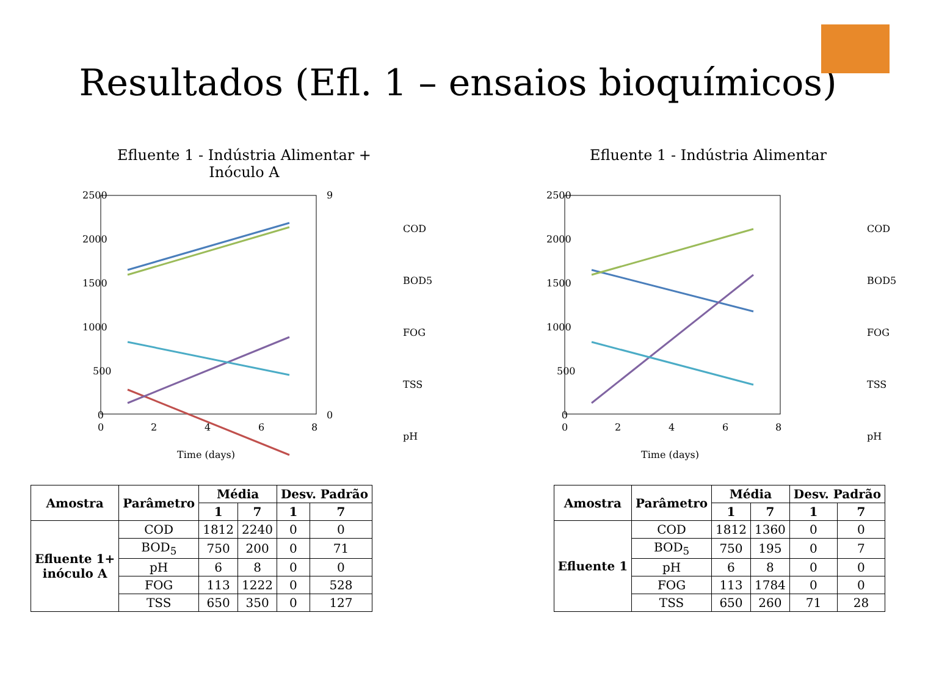Resultados (Efl. 1 – ensaios bioquímicos)
Efluente 1 - Indústria Alimentar +
Inóculo A
2500
2000
1500
1000
500
0
0
2
4
6
8
Time (days)
9
0
COD
BOD5
FOG
TSS
pH
Efluente 1 - Indústria Alimentar
2500
2000
1500
1000
500
0
0
2
4
6
8
Time (days)
COD
BOD5
FOG
TSS
pH
| Amostra | Parâmetro | Média | | Desv. Padrão | |
| --- | --- | --- | --- | --- | --- |
| | | 1 | 7 | 1 | 7 |
| Efluente 1+ inóculo A | COD | 1812 | 2240 | 0 | 0 |
| | BOD<sub>5</sub> | 750 | 200 | 0 | 71 |
| | pH | 6 | 8 | 0 | 0 |
| | FOG | 113 | 1222 | 0 | 528 |
| | TSS | 650 | 350 | 0 | 127 |
| Amostra | Parâmetro | Média | | Desv. Padrão | |
| --- | --- | --- | --- | --- | --- |
| | | 1 | 7 | 1 | 7 |
| Efluente 1 | COD | 1812 | 1360 | 0 | 0 |
| | BOD<sub>5</sub> | 750 | 195 | 0 | 7 |
| | pH | 6 | 8 | 0 | 0 |
| | FOG | 113 | 1784 | 0 | 0 |
| | TSS | 650 | 260 | 71 | 28 |